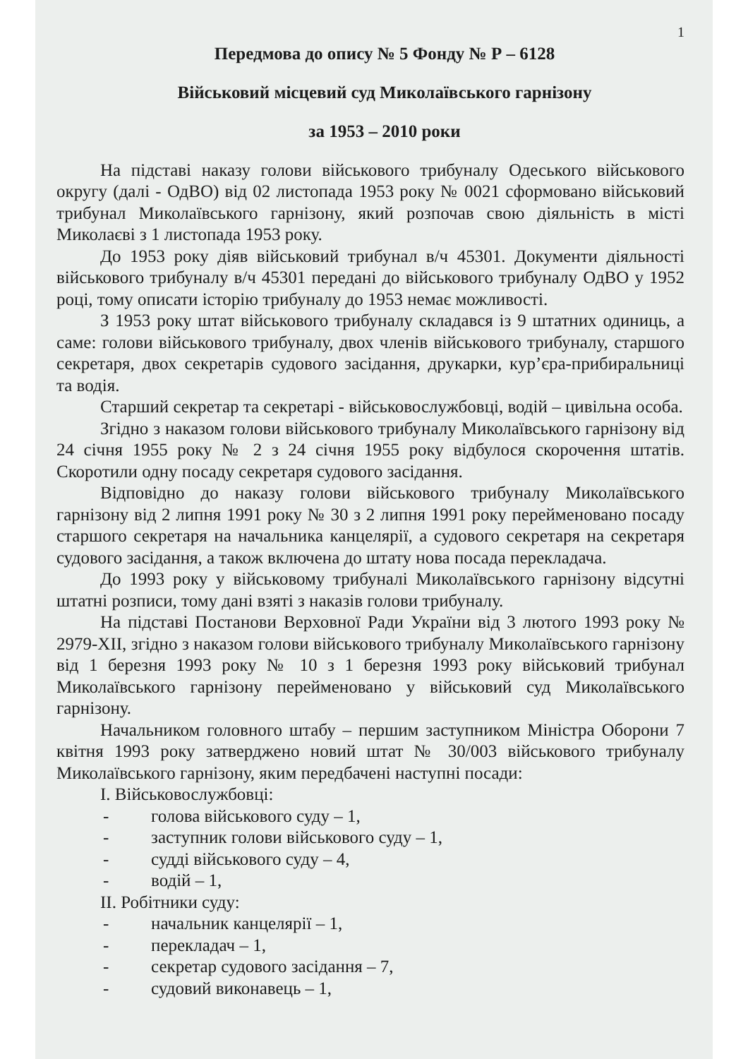1
Передмова до опису № 5 Фонду № Р – 6128
Військовий місцевий суд Миколаївського гарнізону
за 1953 – 2010 роки
На підставі наказу голови військового трибуналу Одеського військового округу (далі - ОдВО) від 02 листопада 1953 року № 0021 сформовано військовий трибунал Миколаївського гарнізону, який розпочав свою діяльність в місті Миколаєві з 1 листопада 1953 року.
До 1953 року діяв військовий трибунал в/ч 45301. Документи діяльності військового трибуналу в/ч 45301 передані до військового трибуналу ОдВО у 1952 році, тому описати історію трибуналу до 1953 немає можливості.
З 1953 року штат військового трибуналу складався із 9 штатних одиниць, а саме: голови військового трибуналу, двох членів військового трибуналу, старшого секретаря, двох секретарів судового засідання, друкарки, кур’єра-прибиральниці та водія.
Старший секретар та секретарі - військовослужбовці, водій – цивільна особа.
Згідно з наказом голови військового трибуналу Миколаївського гарнізону від 24 січня 1955 року № 2 з 24 січня 1955 року відбулося скорочення штатів. Скоротили одну посаду секретаря судового засідання.
Відповідно до наказу голови військового трибуналу Миколаївського гарнізону від 2 липня 1991 року № 30 з 2 липня 1991 року перейменовано посаду старшого секретаря на начальника канцелярії, а судового секретаря на секретаря судового засідання, а також включена до штату нова посада перекладача.
До 1993 року у військовому трибуналі Миколаївського гарнізону відсутні штатні розписи, тому дані взяті з наказів голови трибуналу.
На підставі Постанови Верховної Ради України від 3 лютого 1993 року № 2979-XII, згідно з наказом голови військового трибуналу Миколаївського гарнізону від 1 березня 1993 року № 10 з 1 березня 1993 року військовий трибунал Миколаївського гарнізону перейменовано у військовий суд Миколаївського гарнізону.
Начальником головного штабу – першим заступником Міністра Оборони 7 квітня 1993 року затверджено новий штат № 30/003 військового трибуналу Миколаївського гарнізону, яким передбачені наступні посади:
I. Військовослужбовці:
- голова військового суду – 1,
- заступник голови військового суду – 1,
- судді військового суду – 4,
- водій – 1,
II. Робітники суду:
- начальник канцелярії – 1,
- перекладач – 1,
- секретар судового засідання – 7,
- судовий виконавець – 1,